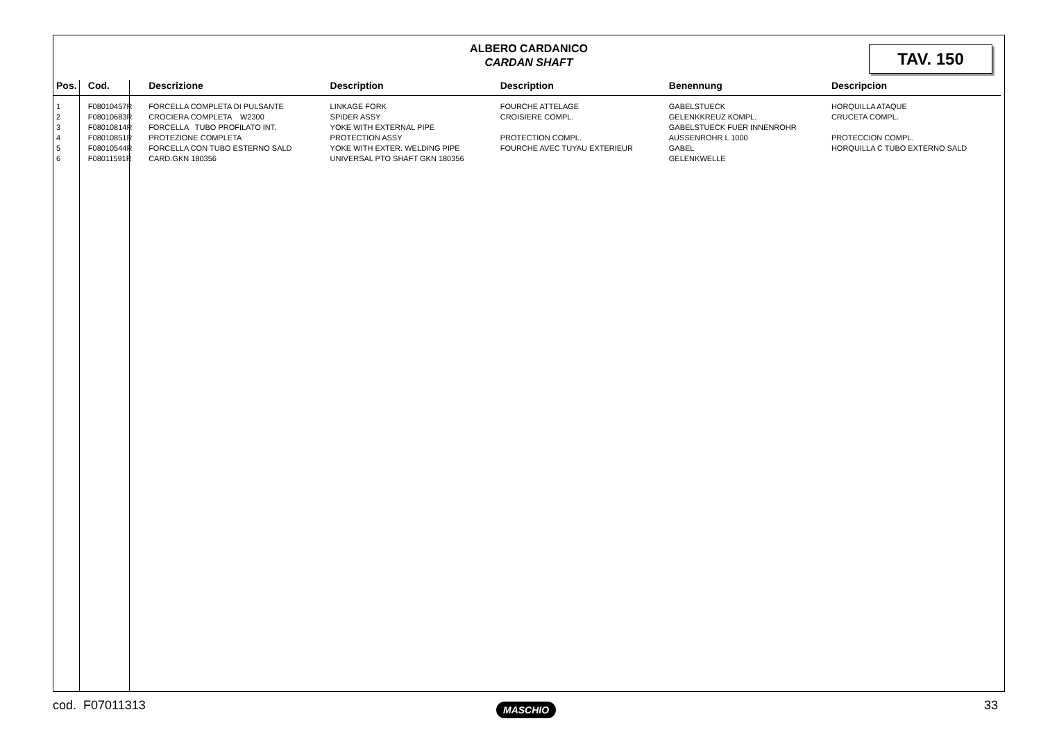ALBERO CARDANICO
CARDAN SHAFT
TAV. 150
| Pos. | Cod. | Descrizione | Description | Description | Benennung | Descripcion |
| --- | --- | --- | --- | --- | --- | --- |
| 1 | F08010457R | FORCELLA COMPLETA DI PULSANTE | LINKAGE FORK | FOURCHE ATTELAGE | GABELSTUECK | HORQUILLA ATAQUE |
| 2 | F08010683R | CROCIERA COMPLETA W2300 | SPIDER ASSY | CROISIERE COMPL. | GELENKKREUZ KOMPL. | CRUCETA COMPL. |
| 3 | F08010814R | FORCELLA TUBO PROFILATO INT. | YOKE WITH EXTERNAL PIPE | | GABELSTUECK FUER INNENROHR | |
| 4 | F08010851R | PROTEZIONE COMPLETA | PROTECTION ASSY | PROTECTION COMPL. | AUSSENROHR L 1000 | PROTECCION COMPL. |
| 5 | F08010544R | FORCELLA CON TUBO ESTERNO SALD | YOKE WITH EXTER. WELDING PIPE | FOURCHE AVEC TUYAU EXTERIEUR | GABEL | HORQUILLA C TUBO EXTERNO SALD |
| 6 | F08011591R | CARD.GKN 180356 | UNIVERSAL PTO SHAFT GKN 180356 | | GELENKWELLE | |
cod. F07011313 MASCHIO 33